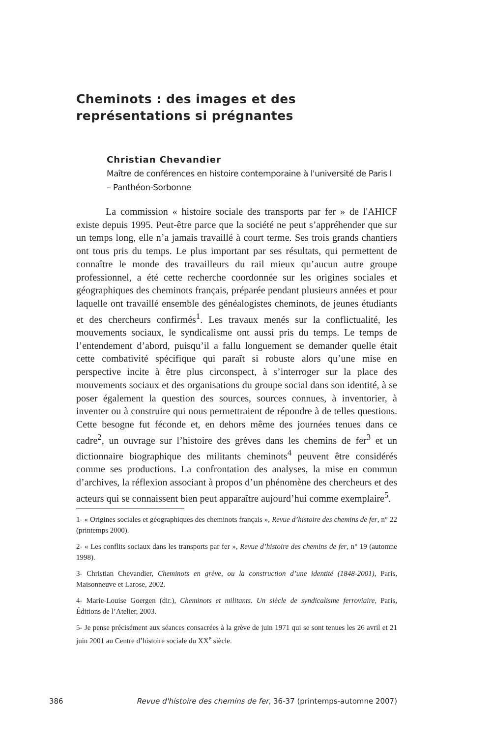Cheminots : des images et des représentations si prégnantes
Christian Chevandier
Maître de conférences en histoire contemporaine à l'université de Paris I – Panthéon-Sorbonne
La commission « histoire sociale des transports par fer » de l'AHICF existe depuis 1995. Peut-être parce que la société ne peut s’appréhender que sur un temps long, elle n’a jamais travaillé à court terme. Ses trois grands chantiers ont tous pris du temps. Le plus important par ses résultats, qui permettent de connaître le monde des travailleurs du rail mieux qu’aucun autre groupe professionnel, a été cette recherche coordonnée sur les origines sociales et géographiques des cheminots français, préparée pendant plusieurs années et pour laquelle ont travaillé ensemble des généalogistes cheminots, de jeunes étudiants et des chercheurs confirmés<sup>1</sup>. Les travaux menés sur la conflictualité, les mouvements sociaux, le syndicalisme ont aussi pris du temps. Le temps de l’entendement d’abord, puisqu’il a fallu longuement se demander quelle était cette combativité spécifique qui paraît si robuste alors qu’une mise en perspective incite à être plus circonspect, à s’interroger sur la place des mouvements sociaux et des organisations du groupe social dans son identité, à se poser également la question des sources, sources connues, à inventorier, à inventer ou à construire qui nous permettraient de répondre à de telles questions. Cette besogne fut féconde et, en dehors même des journées tenues dans ce cadre<sup>2</sup>, un ouvrage sur l’histoire des grèves dans les chemins de fer<sup>3</sup> et un dictionnaire biographique des militants cheminots<sup>4</sup> peuvent être considérés comme ses productions. La confrontation des analyses, la mise en commun d’archives, la réflexion associant à propos d’un phénomène des chercheurs et des acteurs qui se connaissent bien peut apparaître aujourd’hui comme exemplaire<sup>5</sup>.
1- « Origines sociales et géographiques des cheminots français », Revue d’histoire des chemins de fer, n° 22 (printemps 2000).
2- « Les conflits sociaux dans les transports par fer », Revue d’histoire des chemins de fer, n° 19 (automne 1998).
3- Christian Chevandier, Cheminots en grève, ou la construction d’une identité (1848-2001), Paris, Maisonneuve et Larose, 2002.
4- Marie-Louise Goergen (dir.), Cheminots et militants. Un siècle de syndicalisme ferroviaire, Paris, Éditions de l’Atelier, 2003.
5- Je pense précisément aux séances consacrées à la grève de juin 1971 qui se sont tenues les 26 avril et 21 juin 2001 au Centre d’histoire sociale du XX<sup>e</sup> siècle.
386 Revue d'histoire des chemins de fer, 36-37 (printemps-automne 2007)